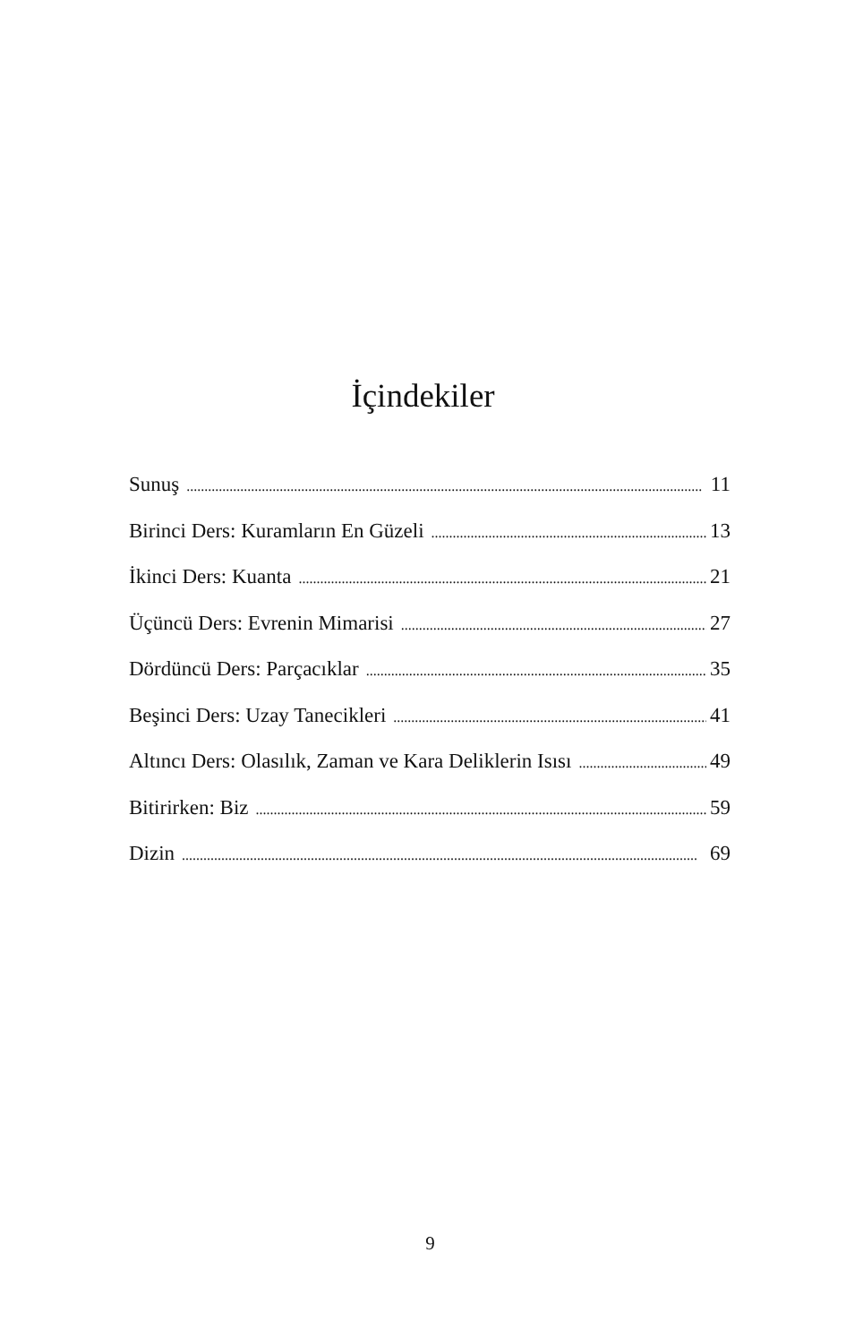İçindekiler
Sunuş 11
Birinci Ders: Kuramların En Güzeli 13
İkinci Ders: Kuanta 21
Üçüncü Ders: Evrenin Mimarisi 27
Dördüncü Ders: Parçacıklar 35
Beşinci Ders: Uzay Tanecikleri 41
Altıncı Ders: Olasılık, Zaman ve Kara Deliklerin Isısı 49
Bitirirken: Biz 59
Dizin 69
9